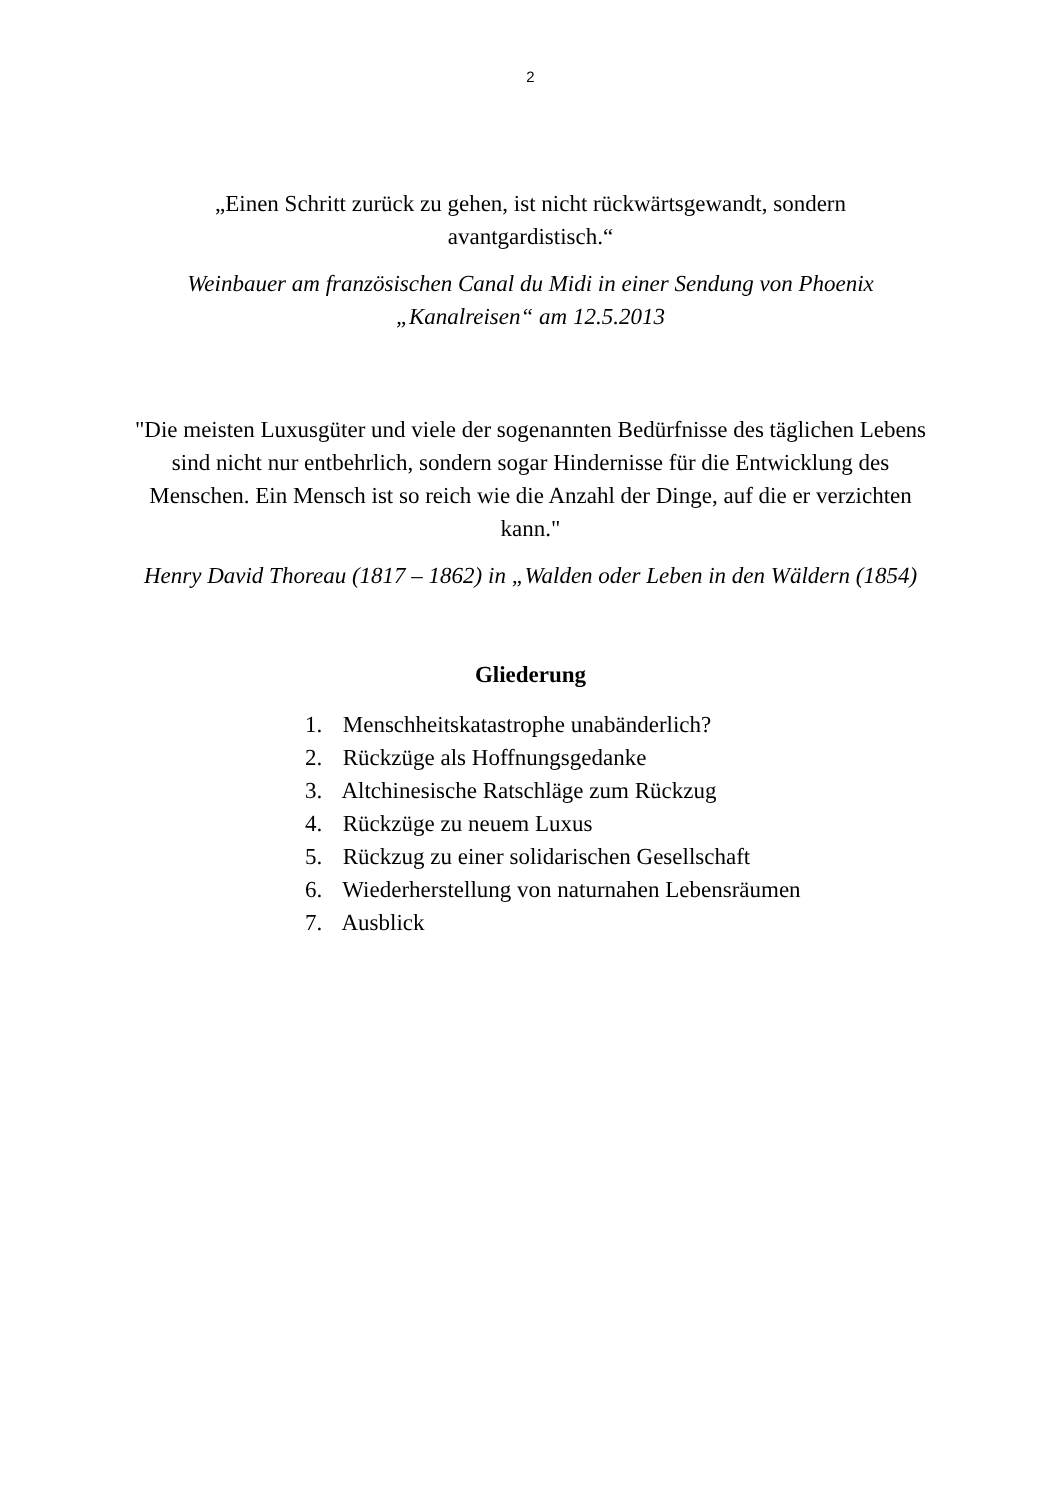2
„Einen Schritt zurück zu gehen, ist nicht rückwärtsgewandt, sondern avantgardistisch.“
Weinbauer am französischen Canal du Midi in einer Sendung von Phoenix „Kanalreisen“ am 12.5.2013
"Die meisten Luxusgüter und viele der sogenannten Bedürfnisse des täglichen Lebens sind nicht nur entbehrlich, sondern sogar Hindernisse für die Entwicklung des Menschen. Ein Mensch ist so reich wie die Anzahl der Dinge, auf die er verzichten kann."
Henry David Thoreau (1817 – 1862) in „Walden oder Leben in den Wäldern (1854)
Gliederung
1. Menschheitskatastrophe unabänderlich?
2. Rückzüge als Hoffnungsgedanke
3. Altchinesische Ratschläge zum Rückzug
4. Rückzüge zu neuem Luxus
5. Rückzug zu einer solidarischen Gesellschaft
6. Wiederherstellung von naturnahen Lebensräumen
7. Ausblick